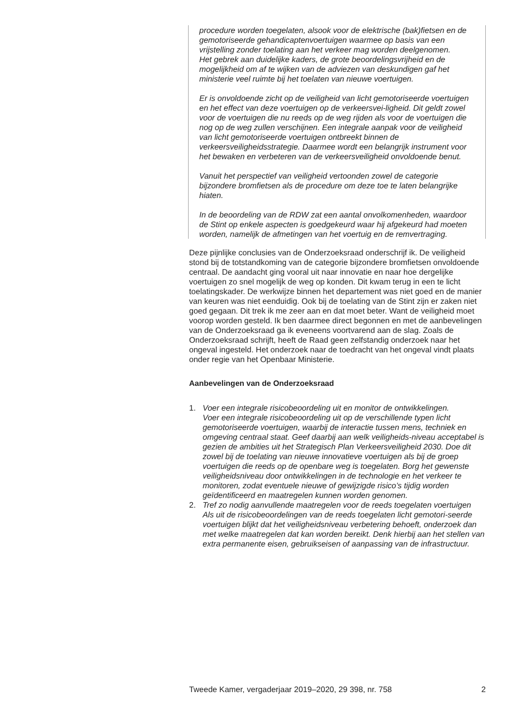procedure worden toegelaten, alsook voor de elektrische (bak)fietsen en de gemotoriseerde gehandicaptenvoertuigen waarmee op basis van een vrijstelling zonder toelating aan het verkeer mag worden deelgenomen.
Het gebrek aan duidelijke kaders, de grote beoordelingsvrijheid en de mogelijkheid om af te wijken van de adviezen van deskundigen gaf het ministerie veel ruimte bij het toelaten van nieuwe voertuigen.
Er is onvoldoende zicht op de veiligheid van licht gemotoriseerde voertuigen en het effect van deze voertuigen op de verkeersvei-ligheid. Dit geldt zowel voor de voertuigen die nu reeds op de weg rijden als voor de voertuigen die nog op de weg zullen verschijnen. Een integrale aanpak voor de veiligheid van licht gemotoriseerde voertuigen ontbreekt binnen de verkeersveiligheidsstrategie. Daarmee wordt een belangrijk instrument voor het bewaken en verbeteren van de verkeersveiligheid onvoldoende benut.
Vanuit het perspectief van veiligheid vertoonden zowel de categorie bijzondere bromfietsen als de procedure om deze toe te laten belangrijke hiaten.
In de beoordeling van de RDW zat een aantal onvolkomenheden, waardoor de Stint op enkele aspecten is goedgekeurd waar hij afgekeurd had moeten worden, namelijk de afmetingen van het voertuig en de remvertraging.
Deze pijnlijke conclusies van de Onderzoeksraad onderschrijf ik. De veiligheid stond bij de totstandkoming van de categorie bijzondere bromfietsen onvoldoende centraal. De aandacht ging vooral uit naar innovatie en naar hoe dergelijke voertuigen zo snel mogelijk de weg op konden. Dit kwam terug in een te licht toelatingskader. De werkwijze binnen het departement was niet goed en de manier van keuren was niet eenduidig. Ook bij de toelating van de Stint zijn er zaken niet goed gegaan. Dit trek ik me zeer aan en dat moet beter. Want de veiligheid moet voorop worden gesteld. Ik ben daarmee direct begonnen en met de aanbevelingen van de Onderzoeksraad ga ik eveneens voortvarend aan de slag. Zoals de Onderzoeksraad schrijft, heeft de Raad geen zelfstandig onderzoek naar het ongeval ingesteld. Het onderzoek naar de toedracht van het ongeval vindt plaats onder regie van het Openbaar Ministerie.
Aanbevelingen van de Onderzoeksraad
1. Voer een integrale risicobeoordeling uit en monitor de ontwikkelingen.
Voer een integrale risicobeoordeling uit op de verschillende typen licht gemotoriseerde voertuigen, waarbij de interactie tussen mens, techniek en omgeving centraal staat. Geef daarbij aan welk veiligheids-niveau acceptabel is gezien de ambities uit het Strategisch Plan Verkeersveiligheid 2030. Doe dit zowel bij de toelating van nieuwe innovatieve voertuigen als bij de groep voertuigen die reeds op de openbare weg is toegelaten. Borg het gewenste veiligheidsniveau door ontwikkelingen in de technologie en het verkeer te monitoren, zodat eventuele nieuwe of gewijzigde risico’s tijdig worden geïdentificeerd en maatregelen kunnen worden genomen.
2. Tref zo nodig aanvullende maatregelen voor de reeds toegelaten voertuigen
Als uit de risicobeoordelingen van de reeds toegelaten licht gemotori-seerde voertuigen blijkt dat het veiligheidsniveau verbetering behoeft, onderzoek dan met welke maatregelen dat kan worden bereikt. Denk hierbij aan het stellen van extra permanente eisen, gebruikseisen of aanpassing van de infrastructuur.
Tweede Kamer, vergaderjaar 2019–2020, 29 398, nr. 758 2